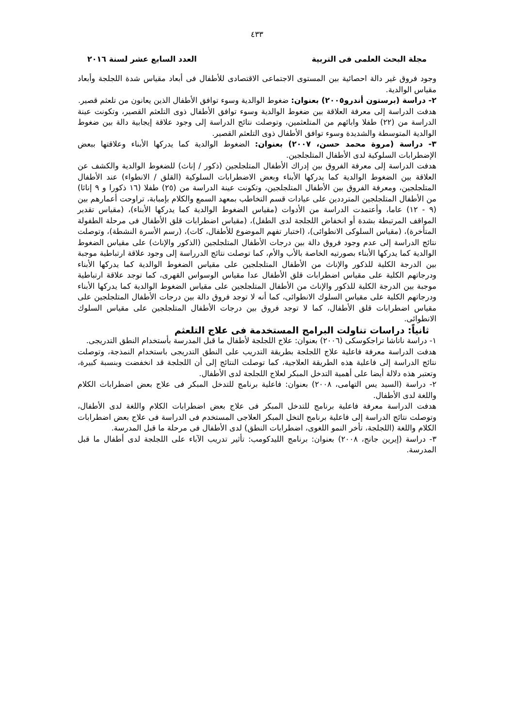٤٣٣
مجلة البحث العلمى فى التربية العدد السابع عشر لسنة ٢٠١٦
وجود فروق غير دالة احصائية بين المستوى الاجتماعى الاقتصادى للأطفال فى أبعاد مقياس شدة اللجلجة وأبعاد مقياس الوالدية.
٢- دراسة (برستون أندرو٢٠٠٥) بعنوان: ضغوط الوالدية وسوء توافق الأطفال الذين يعانون من تلعثم قصير.
هدفت الدراسة إلى معرفة العلاقة بين ضغوط الوالدية وسوء توافق الأطفال ذوى التلعثم القصير، وتكونت عينة الدراسة من (٢٢) طفلا وابائهم من المتلعثمين، وتوصلت نتائج الدراسة إلى وجود علاقة إيجابية دالة بين ضغوط الوالدية المتوسطة والشديدة وسوء توافق الأطفال ذوى التلعثم القصير.
٣- دراسة (مروة محمد حسن، ٢٠٠٧) بعنوان: الضغوط الوالدية كما يدركها الأبناء وعلاقتها ببعض الإضطرابات السلوكية لدى الأطفال المتلجلجين.
هدفت الدراسة إلى معرفة الفروق بين إدراك الأطفال المتلجلجين (ذكور / إناث) للضغوط الوالدية والكشف عن العلاقة بين الضغوط الوالدية كما يدركها الأبناء وبعض الاضطرابات السلوكية (القلق / الانطواء) عند الأطفال المتلجلجين، ومعرفة الفروق بين الأطفال المتلجلجين، وتكونت عينة الدراسة من (٢٥) طفلا (١٦ ذكورا و ٩ إناثا) من الأطفال المتلجلجين المترددين على عيادات قسم التخاطب بمعهد السمع والكلام بإمبابة، تراوحت أعمارهم بين (٩ - ١٢) عاما، وأعتمدت الدراسة من الأدوات (مقياس الضغوط الوالدية كما يدركها الأبناء)، (مقياس تقدير المواقف المرتبطة بشدة أو انخفاض اللجلجة لدى الطفل)، (مقياس اضطرابات قلق الأطفال فى مرحلة الطفولة المتأخرة)، (مقياس السلوكى الانطوائى)، (اختبار تفهم الموضوع للأطفال، كات)، (رسم الأسرة النشطة)، وتوصلت نتائج الدراسة إلى عدم وجود فروق دالة بين درجات الأطفال المتلجلجين (الذكور والإناث) على مقياس الضغوط الوالدية كما يدركها الأبناء بصورتيه الخاصة بالأب والأم، كما توصلت نتائج الدرراسة إلى وجود علاقة ارتباطية موجبة بين الدرجة الكلية للذكور والإناث من الأطفال المتلجلجين على مقياس الضغوط الوالدية كما يدركها الأبناء ودرجاتهم الكلية على مقياس اضطرابات قلق الأطفال عدا مقياس الوسواس القهرى، كما توجد علاقة ارتباطية موجبة بين الدرجة الكلية للذكور والإناث من الأطفال المتلجلجين على مقياس الضغوط الوالدية كما يدركها الأبناء ودرجاتهم الكلية على مقياس السلوك الانطوائى، كما أنه لا توجد فروق دالة بين درجات الأطفال المتلجلجين على مقياس اضطرابات قلق الأطفال، كما لا توجد فروق بين درجات الأطفال المتلجلجين على مقياس السلوك الانطوائى.
ثانياً: دراسات تناولت البرامج المستخدمة فى علاج التلعثم
١- دراسة ناتاشا تراجكوسكى (٢٠٠٦) بعنوان: علاج اللجلجة لأطفال ما قبل المدرسة بأستخدام النطق التدريجى.
هدفت الدراسة معرفة فاعلية علاج اللجلجة بطريقة التدريب على النطق التدريجى باستخدام النمذجة، وتوصلت نتائج الدراسة إلى فاعلية هذه الطريقة العلاجية، كما توصلت النتائج إلى أن اللجلجة قد انخفضت وبنسبة كبيرة، وتعتبر هذه دلالة أيضا على أهمية التدخل المبكر لعلاج اللجلجة لدى الأطفال.
٢- دراسة (السيد يس التهامى، ٢٠٠٨) بعنوان: فاعلية برنامج للتدخل المبكر فى علاج بعض اضطرابات الكلام واللغة لدى الأطفال.
هدفت الدراسة معرفة فاعلية برنامج للتدخل المبكر فى علاج بعض اضطرابات الكلام واللغة لدى الأطفال، وتوصلت نتائج الدراسة إلى فاعلية برنامج التخل المبكر العلاجى المستخدم فى الدراسة فى علاج بعض اضطرابات الكلام واللغة (اللجلجة، تأخر النمو اللغوى، اضطرابات النطق) لدى الأطفال فى مرحلة ما قبل المدرسة.
٣- دراسة (إيرين جانج، ٢٠٠٨) بعنوان: برنامج الليدكومب: تأثير تدريب الآباء على اللجلجة لدى أطفال ما قبل المدرسة.